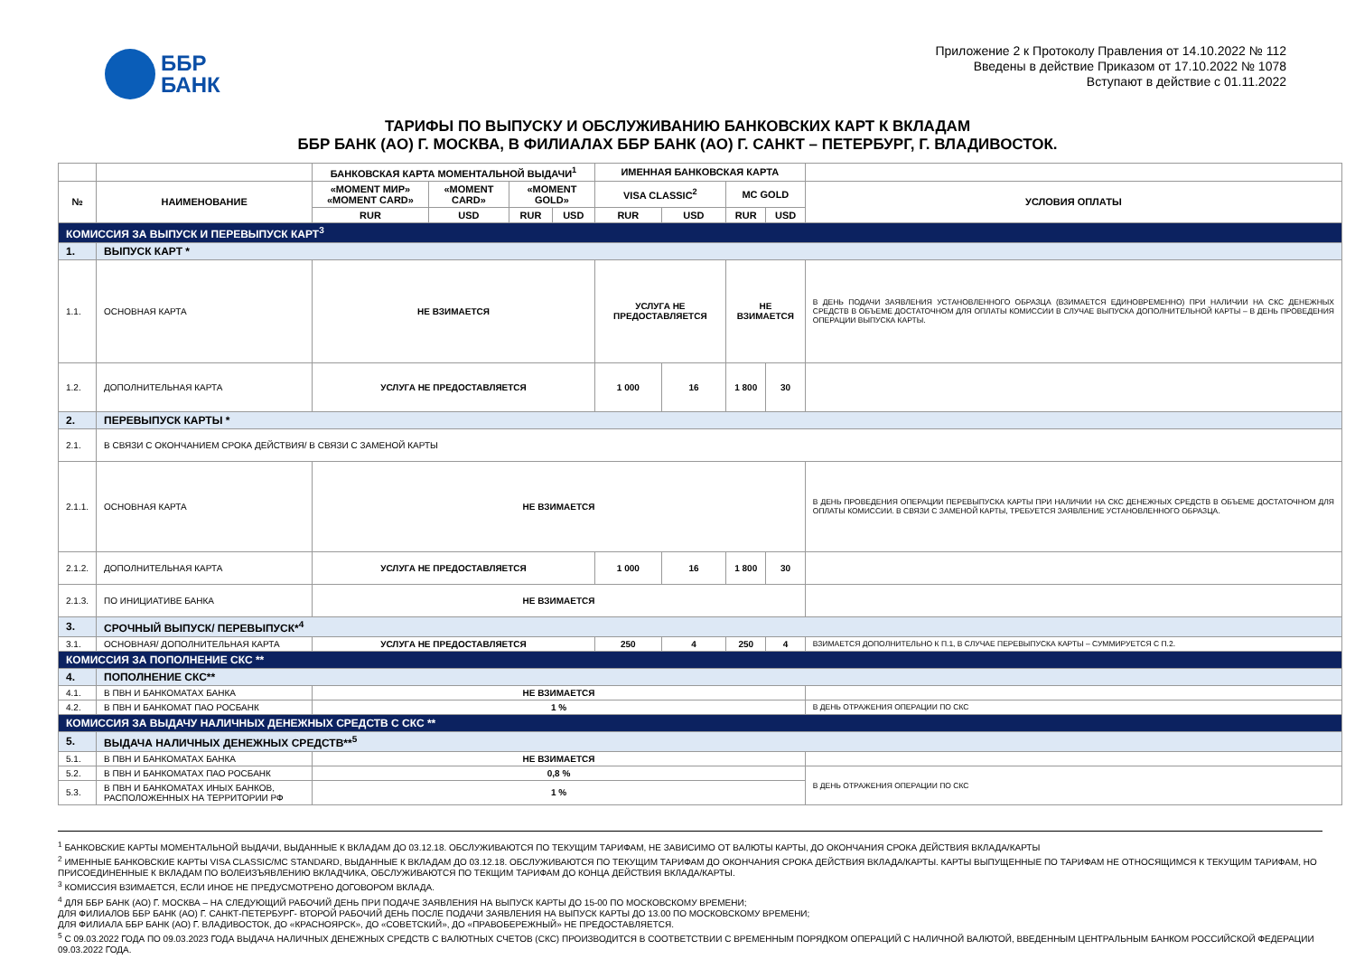ББР
БАНК
Приложение 2 к Протоколу Правления от 14.10.2022 № 112
Введены в действие Приказом от 17.10.2022 № 1078
Вступают в действие с 01.11.2022
ТАРИФЫ ПО ВЫПУСКУ И ОБСЛУЖИВАНИЮ БАНКОВСКИХ КАРТ К ВКЛАДАМ
ББР БАНК (АО) Г. МОСКВА, В ФИЛИАЛАХ ББР БАНК (АО) Г. САНКТ – ПЕТЕРБУРГ, Г. ВЛАДИВОСТОК.
| | | БАНКОВСКАЯ КАРТА МОМЕНТАЛЬНОЙ ВЫДАЧИ<sup>1</sup> | | | | ИМЕННАЯ БАНКОВСКАЯ КАРТА | | | | |
| --- | --- | --- | --- | --- | --- | --- | --- | --- | --- | --- |
| № | НАИМЕНОВАНИЕ | «MOMENT МИР» «MOMENT CARD» | «MOMENT CARD» | «MOMENT GOLD» | | VISA CLASSIC<sup>2</sup> | | MC GOLD | | УСЛОВИЯ ОПЛАТЫ |
| | | RUR | USD | RUR | USD | RUR | USD | RUR | USD | |
| КОМИССИЯ ЗА ВЫПУСК И ПЕРЕВЫПУСК КАРТ<sup>3</sup> | | | | | | | | | | |
| 1. | ВЫПУСК КАРТ * | | | | | | | | | |
| 1.1. | ОСНОВНАЯ КАРТА | НЕ ВЗИМАЕТСЯ | | | | УСЛУГА НЕ ПРЕДОСТАВЛЯЕТСЯ | | НЕ ВЗИМАЕТСЯ | | В ДЕНЬ ПОДАЧИ ЗАЯВЛЕНИЯ УСТАНОВЛЕННОГО ОБРАЗЦА (ВЗИМАЕТСЯ ЕДИНОВРЕМЕННО) ПРИ НАЛИЧИИ НА СКС ДЕНЕЖНЫХ СРЕДСТВ В ОБЪЕМЕ ДОСТАТОЧНОМ ДЛЯ ОПЛАТЫ КОМИССИИ В СЛУЧАЕ ВЫПУСКА ДОПОЛНИТЕЛЬНОЙ КАРТЫ – В ДЕНЬ ПРОВЕДЕНИЯ ОПЕРАЦИИ ВЫПУСКА КАРТЫ. |
| 1.2. | ДОПОЛНИТЕЛЬНАЯ КАРТА | УСЛУГА НЕ ПРЕДОСТАВЛЯЕТСЯ | | | | 1 000 | 16 | 1 800 | 30 | |
| 2. | ПЕРЕВЫПУСК КАРТЫ * | | | | | | | | | |
| 2.1. | В СВЯЗИ С ОКОНЧАНИЕМ СРОКА ДЕЙСТВИЯ/ В СВЯЗИ С ЗАМЕНОЙ КАРТЫ | | | | | | | | | |
| 2.1.1. | ОСНОВНАЯ КАРТА | НЕ ВЗИМАЕТСЯ | | | | | | | | В ДЕНЬ ПРОВЕДЕНИЯ ОПЕРАЦИИ ПЕРЕВЫПУСКА КАРТЫ ПРИ НАЛИЧИИ НА СКС ДЕНЕЖНЫХ СРЕДСТВ В ОБЪЕМЕ ДОСТАТОЧНОМ ДЛЯ ОПЛАТЫ КОМИССИИ. В СВЯЗИ С ЗАМЕНОЙ КАРТЫ, ТРЕБУЕТСЯ ЗАЯВЛЕНИЕ УСТАНОВЛЕННОГО ОБРАЗЦА. |
| 2.1.2. | ДОПОЛНИТЕЛЬНАЯ КАРТА | УСЛУГА НЕ ПРЕДОСТАВЛЯЕТСЯ | | | | 1 000 | 16 | 1 800 | 30 | |
| 2.1.3. | ПО ИНИЦИАТИВЕ БАНКА | НЕ ВЗИМАЕТСЯ | | | | | | | | |
| 3. | СРОЧНЫЙ ВЫПУСК/ ПЕРЕВЫПУСК*<sup>4</sup> | | | | | | | | | |
| 3.1. | ОСНОВНАЯ/ ДОПОЛНИТЕЛЬНАЯ КАРТА | УСЛУГА НЕ ПРЕДОСТАВЛЯЕТСЯ | | | | 250 | 4 | 250 | 4 | ВЗИМАЕТСЯ ДОПОЛНИТЕЛЬНО К П.1, В СЛУЧАЕ ПЕРЕВЫПУСКА КАРТЫ – СУММИРУЕТСЯ С П.2. |
| КОМИССИЯ ЗА ПОПОЛНЕНИЕ СКС ** | | | | | | | | | | |
| 4. | ПОПОЛНЕНИЕ СКС** | | | | | | | | | |
| 4.1. | В ПВН И БАНКОМАТАХ БАНКА | НЕ ВЗИМАЕТСЯ | | | | | | | | |
| 4.2. | В ПВН И БАНКОМАТ ПАО РОСБАНК | 1 % | | | | | | | | В ДЕНЬ ОТРАЖЕНИЯ ОПЕРАЦИИ ПО СКС |
| КОМИССИЯ ЗА ВЫДАЧУ НАЛИЧНЫХ ДЕНЕЖНЫХ СРЕДСТВ С СКС ** | | | | | | | | | | |
| 5. | ВЫДАЧА НАЛИЧНЫХ ДЕНЕЖНЫХ СРЕДСТВ**<sup>5</sup> | | | | | | | | | |
| 5.1. | В ПВН И БАНКОМАТАХ БАНКА | НЕ ВЗИМАЕТСЯ | | | | | | | | |
| 5.2. | В ПВН И БАНКОМАТАХ ПАО РОСБАНК | 0,8 % | | | | | | | | В ДЕНЬ ОТРАЖЕНИЯ ОПЕРАЦИИ ПО СКС |
| 5.3. | В ПВН И БАНКОМАТАХ ИНЫХ БАНКОВ, РАСПОЛОЖЕННЫХ НА ТЕРРИТОРИИ РФ | 1 % | | | | | | | | |
<sup>1</sup> БАНКОВСКИЕ КАРТЫ МОМЕНТАЛЬНОЙ ВЫДАЧИ, ВЫДАННЫЕ К ВКЛАДАМ ДО 03.12.18. ОБСЛУЖИВАЮТСЯ ПО ТЕКУЩИМ ТАРИФАМ, НЕ ЗАВИСИМО ОТ ВАЛЮТЫ КАРТЫ, ДО ОКОНЧАНИЯ СРОКА ДЕЙСТВИЯ ВКЛАДА/КАРТЫ
<sup>2</sup> ИМЕННЫЕ БАНКОВСКИЕ КАРТЫ VISA CLASSIC/MC STANDARD, ВЫДАННЫЕ К ВКЛАДАМ ДО 03.12.18. ОБСЛУЖИВАЮТСЯ ПО ТЕКУЩИМ ТАРИФАМ ДО ОКОНЧАНИЯ СРОКА ДЕЙСТВИЯ ВКЛАДА/КАРТЫ. КАРТЫ ВЫПУЩЕННЫЕ ПО ТАРИФАМ НЕ ОТНОСЯЩИМСЯ К ТЕКУЩИМ ТАРИФАМ, НО ПРИСОЕДИНЕННЫЕ К ВКЛАДАМ ПО ВОЛЕИЗЪЯВЛЕНИЮ ВКЛАДЧИКА, ОБСЛУЖИВАЮТСЯ ПО ТЕКЩИМ ТАРИФАМ ДО КОНЦА ДЕЙСТВИЯ ВКЛАДА/КАРТЫ.
<sup>3</sup> КОМИССИЯ ВЗИМАЕТСЯ, ЕСЛИ ИНОЕ НЕ ПРЕДУСМОТРЕНО ДОГОВОРОМ ВКЛАДА.
<sup>4</sup> ДЛЯ ББР БАНК (АО) Г. МОСКВА – НА СЛЕДУЮЩИЙ РАБОЧИЙ ДЕНЬ ПРИ ПОДАЧЕ ЗАЯВЛЕНИЯ НА ВЫПУСК КАРТЫ ДО 15-00 ПО МОСКОВСКОМУ ВРЕМЕНИ;
ДЛЯ ФИЛИАЛОВ ББР БАНК (АО) Г. САНКТ-ПЕТЕРБУРГ- ВТОРОЙ РАБОЧИЙ ДЕНЬ ПОСЛЕ ПОДАЧИ ЗАЯВЛЕНИЯ НА ВЫПУСК КАРТЫ ДО 13.00 ПО МОСКОВСКОМУ ВРЕМЕНИ;
ДЛЯ ФИЛИАЛА ББР БАНК (АО) Г. ВЛАДИВОСТОК, ДО «КРАСНОЯРСК», ДО «СОВЕТСКИЙ», ДО «ПРАВОБЕРЕЖНЫЙ» НЕ ПРЕДОСТАВЛЯЕТСЯ.
<sup>5</sup> С 09.03.2022 ГОДА ПО 09.03.2023 ГОДА ВЫДАЧА НАЛИЧНЫХ ДЕНЕЖНЫХ СРЕДСТВ С ВАЛЮТНЫХ СЧЕТОВ (СКС) ПРОИЗВОДИТСЯ В СООТВЕТСТВИИ С ВРЕМЕННЫМ ПОРЯДКОМ ОПЕРАЦИЙ С НАЛИЧНОЙ ВАЛЮТОЙ, ВВЕДЕННЫМ ЦЕНТРАЛЬНЫМ БАНКОМ РОССИЙСКОЙ ФЕДЕРАЦИИ 09.03.2022 ГОДА.